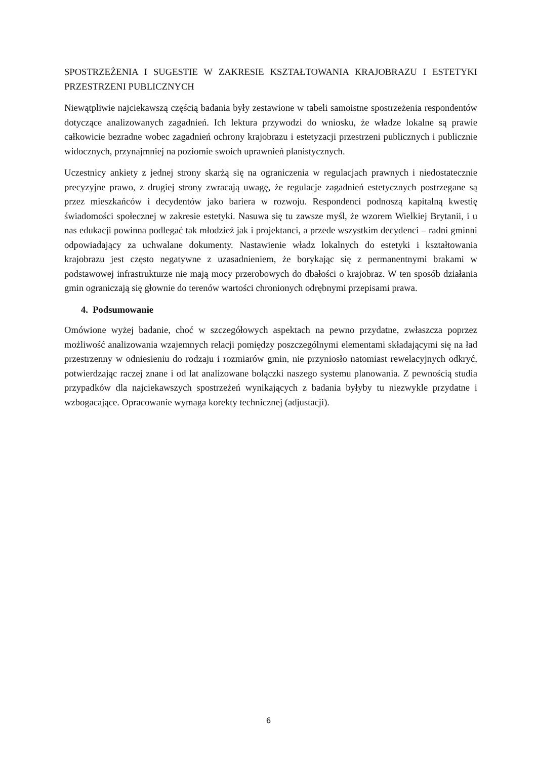SPOSTRZEŻENIA I SUGESTIE W ZAKRESIE KSZTAŁTOWANIA KRAJOBRAZU I ESTETYKI PRZESTRZENI PUBLICZNYCH
Niewątpliwie najciekawszą częścią badania były zestawione w tabeli samoistne spostrzeżenia respondentów dotyczące analizowanych zagadnień. Ich lektura przywodzi do wniosku, że władze lokalne są prawie całkowicie bezradne wobec zagadnień ochrony krajobrazu i estetyzacji przestrzeni publicznych i publicznie widocznych, przynajmniej na poziomie swoich uprawnień planistycznych.
Uczestnicy ankiety z jednej strony skarżą się na ograniczenia w regulacjach prawnych i niedostatecznie precyzyjne prawo, z drugiej strony zwracają uwagę, że regulacje zagadnień estetycznych postrzegane są przez mieszkańców i decydentów jako bariera w rozwoju. Respondenci podnoszą kapitalną kwestię świadomości społecznej w zakresie estetyki. Nasuwa się tu zawsze myśl, że wzorem Wielkiej Brytanii, i u nas edukacji powinna podlegać tak młodzież jak i projektanci, a przede wszystkim decydenci – radni gminni odpowiadający za uchwalane dokumenty. Nastawienie władz lokalnych do estetyki i kształtowania krajobrazu jest często negatywne z uzasadnieniem, że borykając się z permanentnymi brakami w podstawowej infrastrukturze nie mają mocy przerobowych do dbałości o krajobraz. W ten sposób działania gmin ograniczają się głownie do terenów wartości chronionych odrębnymi przepisami prawa.
4. Podsumowanie
Omówione wyżej badanie, choć w szczegółowych aspektach na pewno przydatne, zwłaszcza poprzez możliwość analizowania wzajemnych relacji pomiędzy poszczególnymi elementami składającymi się na ład przestrzenny w odniesieniu do rodzaju i rozmiarów gmin, nie przyniosło natomiast rewelacyjnych odkryć, potwierdzając raczej znane i od lat analizowane bolączki naszego systemu planowania. Z pewnością studia przypadków dla najciekawszych spostrzeżeń wynikających z badania byłyby tu niezwykle przydatne i wzbogacające. Opracowanie wymaga korekty technicznej (adjustacji).
6